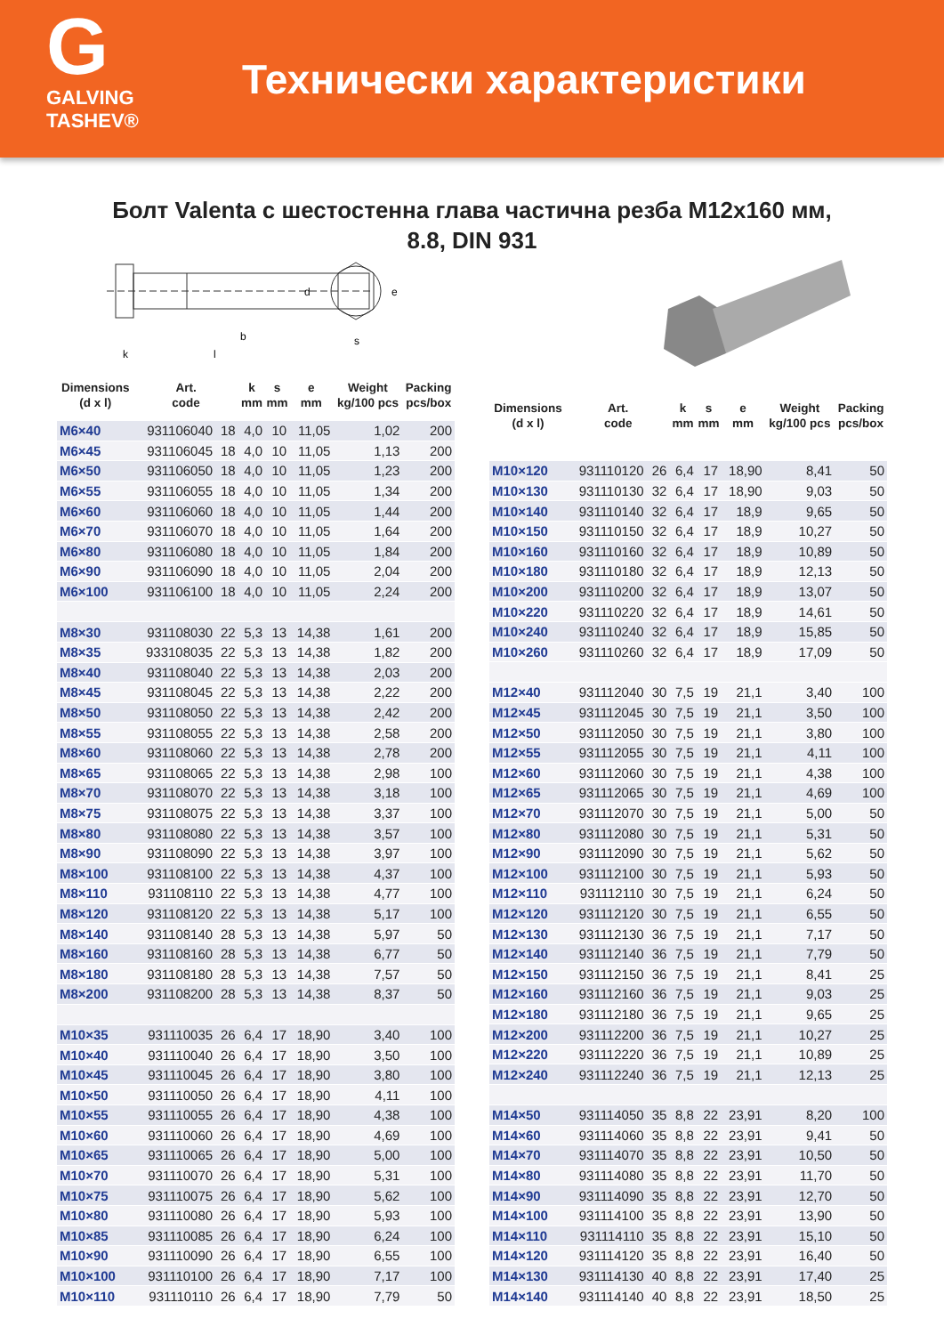G
GALVING TASHEV®
Технически характеристики
Болт Valenta с шестостенна глава частична резба M12x160 мм,
8.8, DIN 931
b
l
k
d
s
e
| Dimensions (d x l) | Art. code | | k mm | s mm | e mm | Weight kg/100 pcs | Packing pcs/box |
| --- | --- | --- | --- | --- | --- | --- | --- |
| M6×40 | 931106040 | 18 | 4,0 | 10 | 11,05 | 1,02 | 200 |
| M6×45 | 931106045 | 18 | 4,0 | 10 | 11,05 | 1,13 | 200 |
| M6×50 | 931106050 | 18 | 4,0 | 10 | 11,05 | 1,23 | 200 |
| M6×55 | 931106055 | 18 | 4,0 | 10 | 11,05 | 1,34 | 200 |
| M6×60 | 931106060 | 18 | 4,0 | 10 | 11,05 | 1,44 | 200 |
| M6×70 | 931106070 | 18 | 4,0 | 10 | 11,05 | 1,64 | 200 |
| M6×80 | 931106080 | 18 | 4,0 | 10 | 11,05 | 1,84 | 200 |
| M6×90 | 931106090 | 18 | 4,0 | 10 | 11,05 | 2,04 | 200 |
| M6×100 | 931106100 | 18 | 4,0 | 10 | 11,05 | 2,24 | 200 |
| M8×30 | 931108030 | 22 | 5,3 | 13 | 14,38 | 1,61 | 200 |
| M8×35 | 933108035 | 22 | 5,3 | 13 | 14,38 | 1,82 | 200 |
| M8×40 | 931108040 | 22 | 5,3 | 13 | 14,38 | 2,03 | 200 |
| M8×45 | 931108045 | 22 | 5,3 | 13 | 14,38 | 2,22 | 200 |
| M8×50 | 931108050 | 22 | 5,3 | 13 | 14,38 | 2,42 | 200 |
| M8×55 | 931108055 | 22 | 5,3 | 13 | 14,38 | 2,58 | 200 |
| M8×60 | 931108060 | 22 | 5,3 | 13 | 14,38 | 2,78 | 200 |
| M8×65 | 931108065 | 22 | 5,3 | 13 | 14,38 | 2,98 | 100 |
| M8×70 | 931108070 | 22 | 5,3 | 13 | 14,38 | 3,18 | 100 |
| M8×75 | 931108075 | 22 | 5,3 | 13 | 14,38 | 3,37 | 100 |
| M8×80 | 931108080 | 22 | 5,3 | 13 | 14,38 | 3,57 | 100 |
| M8×90 | 931108090 | 22 | 5,3 | 13 | 14,38 | 3,97 | 100 |
| M8×100 | 931108100 | 22 | 5,3 | 13 | 14,38 | 4,37 | 100 |
| M8×110 | 931108110 | 22 | 5,3 | 13 | 14,38 | 4,77 | 100 |
| M8×120 | 931108120 | 22 | 5,3 | 13 | 14,38 | 5,17 | 100 |
| M8×140 | 931108140 | 28 | 5,3 | 13 | 14,38 | 5,97 | 50 |
| M8×160 | 931108160 | 28 | 5,3 | 13 | 14,38 | 6,77 | 50 |
| M8×180 | 931108180 | 28 | 5,3 | 13 | 14,38 | 7,57 | 50 |
| M8×200 | 931108200 | 28 | 5,3 | 13 | 14,38 | 8,37 | 50 |
| M10×35 | 931110035 | 26 | 6,4 | 17 | 18,90 | 3,40 | 100 |
| M10×40 | 931110040 | 26 | 6,4 | 17 | 18,90 | 3,50 | 100 |
| M10×45 | 931110045 | 26 | 6,4 | 17 | 18,90 | 3,80 | 100 |
| M10×50 | 931110050 | 26 | 6,4 | 17 | 18,90 | 4,11 | 100 |
| M10×55 | 931110055 | 26 | 6,4 | 17 | 18,90 | 4,38 | 100 |
| M10×60 | 931110060 | 26 | 6,4 | 17 | 18,90 | 4,69 | 100 |
| M10×65 | 931110065 | 26 | 6,4 | 17 | 18,90 | 5,00 | 100 |
| M10×70 | 931110070 | 26 | 6,4 | 17 | 18,90 | 5,31 | 100 |
| M10×75 | 931110075 | 26 | 6,4 | 17 | 18,90 | 5,62 | 100 |
| M10×80 | 931110080 | 26 | 6,4 | 17 | 18,90 | 5,93 | 100 |
| M10×85 | 931110085 | 26 | 6,4 | 17 | 18,90 | 6,24 | 100 |
| M10×90 | 931110090 | 26 | 6,4 | 17 | 18,90 | 6,55 | 100 |
| M10×100 | 931110100 | 26 | 6,4 | 17 | 18,90 | 7,17 | 100 |
| M10×110 | 931110110 | 26 | 6,4 | 17 | 18,90 | 7,79 | 50 |
| Dimensions (d x l) | Art. code | | k mm | s mm | e mm | Weight kg/100 pcs | Packing pcs/box |
| --- | --- | --- | --- | --- | --- | --- | --- |
| M10×120 | 931110120 | 26 | 6,4 | 17 | 18,90 | 8,41 | 50 |
| M10×130 | 931110130 | 32 | 6,4 | 17 | 18,90 | 9,03 | 50 |
| M10×140 | 931110140 | 32 | 6,4 | 17 | 18,9 | 9,65 | 50 |
| M10×150 | 931110150 | 32 | 6,4 | 17 | 18,9 | 10,27 | 50 |
| M10×160 | 931110160 | 32 | 6,4 | 17 | 18,9 | 10,89 | 50 |
| M10×180 | 931110180 | 32 | 6,4 | 17 | 18,9 | 12,13 | 50 |
| M10×200 | 931110200 | 32 | 6,4 | 17 | 18,9 | 13,07 | 50 |
| M10×220 | 931110220 | 32 | 6,4 | 17 | 18,9 | 14,61 | 50 |
| M10×240 | 931110240 | 32 | 6,4 | 17 | 18,9 | 15,85 | 50 |
| M10×260 | 931110260 | 32 | 6,4 | 17 | 18,9 | 17,09 | 50 |
| M12×40 | 931112040 | 30 | 7,5 | 19 | 21,1 | 3,40 | 100 |
| M12×45 | 931112045 | 30 | 7,5 | 19 | 21,1 | 3,50 | 100 |
| M12×50 | 931112050 | 30 | 7,5 | 19 | 21,1 | 3,80 | 100 |
| M12×55 | 931112055 | 30 | 7,5 | 19 | 21,1 | 4,11 | 100 |
| M12×60 | 931112060 | 30 | 7,5 | 19 | 21,1 | 4,38 | 100 |
| M12×65 | 931112065 | 30 | 7,5 | 19 | 21,1 | 4,69 | 100 |
| M12×70 | 931112070 | 30 | 7,5 | 19 | 21,1 | 5,00 | 50 |
| M12×80 | 931112080 | 30 | 7,5 | 19 | 21,1 | 5,31 | 50 |
| M12×90 | 931112090 | 30 | 7,5 | 19 | 21,1 | 5,62 | 50 |
| M12×100 | 931112100 | 30 | 7,5 | 19 | 21,1 | 5,93 | 50 |
| M12×110 | 931112110 | 30 | 7,5 | 19 | 21,1 | 6,24 | 50 |
| M12×120 | 931112120 | 30 | 7,5 | 19 | 21,1 | 6,55 | 50 |
| M12×130 | 931112130 | 36 | 7,5 | 19 | 21,1 | 7,17 | 50 |
| M12×140 | 931112140 | 36 | 7,5 | 19 | 21,1 | 7,79 | 50 |
| M12×150 | 931112150 | 36 | 7,5 | 19 | 21,1 | 8,41 | 25 |
| M12×160 | 931112160 | 36 | 7,5 | 19 | 21,1 | 9,03 | 25 |
| M12×180 | 931112180 | 36 | 7,5 | 19 | 21,1 | 9,65 | 25 |
| M12×200 | 931112200 | 36 | 7,5 | 19 | 21,1 | 10,27 | 25 |
| M12×220 | 931112220 | 36 | 7,5 | 19 | 21,1 | 10,89 | 25 |
| M12×240 | 931112240 | 36 | 7,5 | 19 | 21,1 | 12,13 | 25 |
| M14×50 | 931114050 | 35 | 8,8 | 22 | 23,91 | 8,20 | 100 |
| M14×60 | 931114060 | 35 | 8,8 | 22 | 23,91 | 9,41 | 50 |
| M14×70 | 931114070 | 35 | 8,8 | 22 | 23,91 | 10,50 | 50 |
| M14×80 | 931114080 | 35 | 8,8 | 22 | 23,91 | 11,70 | 50 |
| M14×90 | 931114090 | 35 | 8,8 | 22 | 23,91 | 12,70 | 50 |
| M14×100 | 931114100 | 35 | 8,8 | 22 | 23,91 | 13,90 | 50 |
| M14×110 | 931114110 | 35 | 8,8 | 22 | 23,91 | 15,10 | 50 |
| M14×120 | 931114120 | 35 | 8,8 | 22 | 23,91 | 16,40 | 50 |
| M14×130 | 931114130 | 40 | 8,8 | 22 | 23,91 | 17,40 | 25 |
| M14×140 | 931114140 | 40 | 8,8 | 22 | 23,91 | 18,50 | 25 |